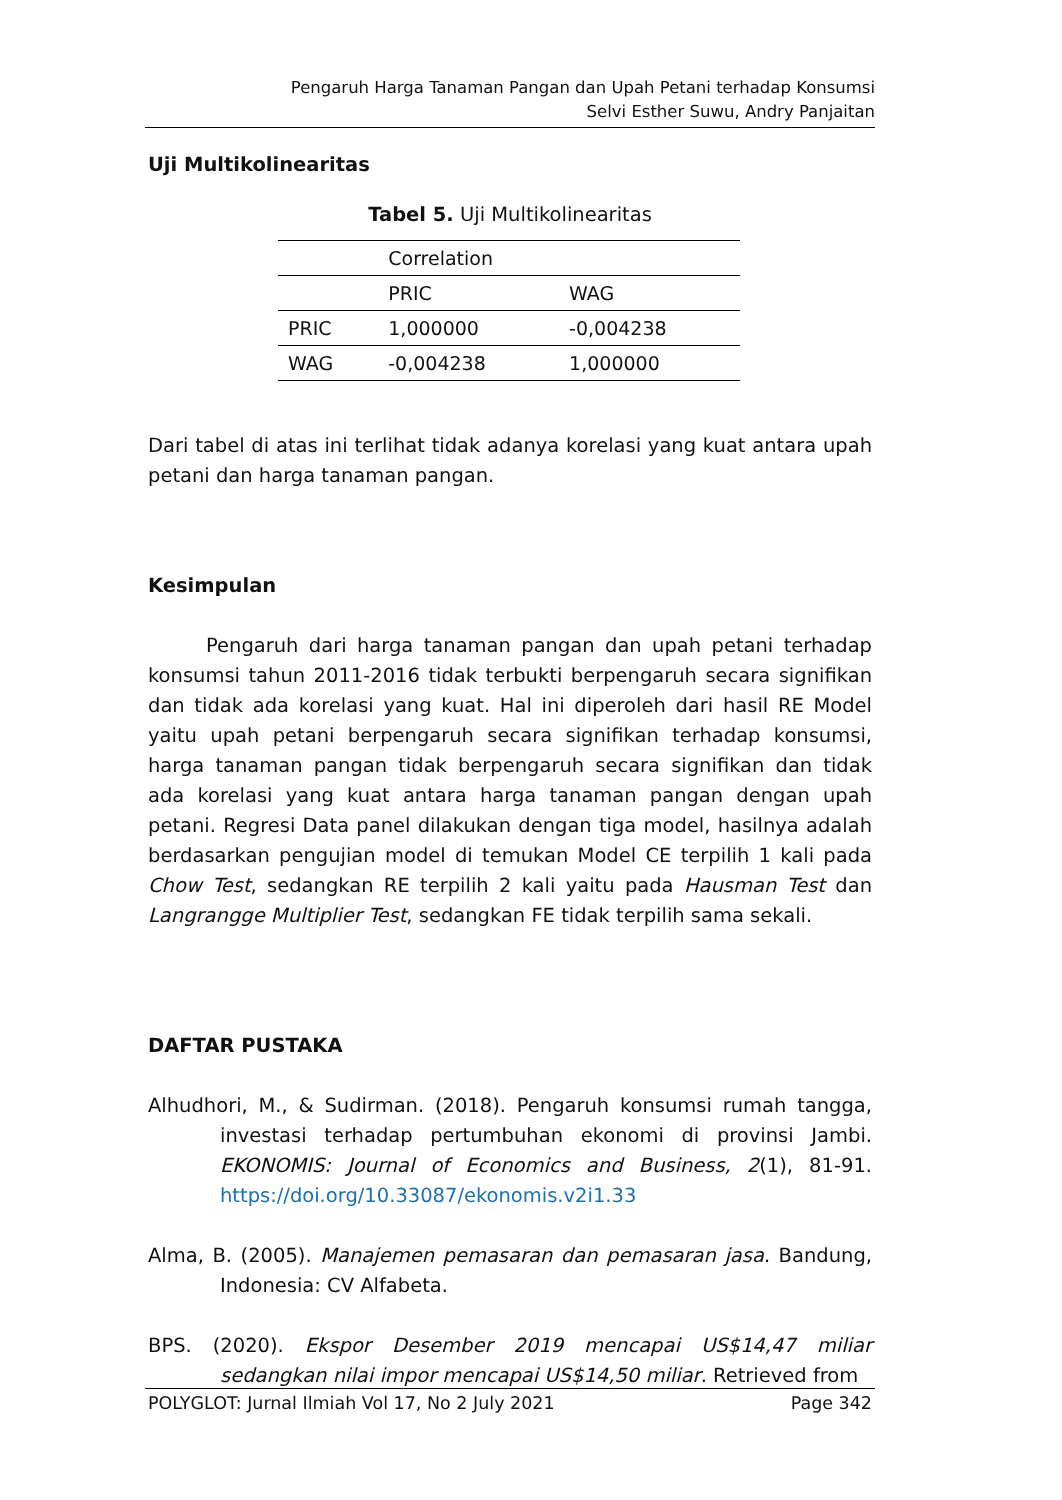Pengaruh Harga Tanaman Pangan dan Upah Petani terhadap Konsumsi
Selvi Esther Suwu, Andry Panjaitan
Uji Multikolinearitas
Tabel 5. Uji Multikolinearitas
| | Correlation | |
| --- | --- | --- |
| | PRIC | WAG |
| PRIC | 1,000000 | -0,004238 |
| WAG | -0,004238 | 1,000000 |
Dari tabel di atas ini terlihat tidak adanya korelasi yang kuat antara upah petani dan harga tanaman pangan.
Kesimpulan
Pengaruh dari harga tanaman pangan dan upah petani terhadap konsumsi tahun 2011-2016 tidak terbukti berpengaruh secara signifikan dan tidak ada korelasi yang kuat. Hal ini diperoleh dari hasil RE Model yaitu upah petani berpengaruh secara signifikan terhadap konsumsi, harga tanaman pangan tidak berpengaruh secara signifikan dan tidak ada korelasi yang kuat antara harga tanaman pangan dengan upah petani. Regresi Data panel dilakukan dengan tiga model, hasilnya adalah berdasarkan pengujian model di temukan Model CE terpilih 1 kali pada Chow Test, sedangkan RE terpilih 2 kali yaitu pada Hausman Test dan Langrangge Multiplier Test, sedangkan FE tidak terpilih sama sekali.
DAFTAR PUSTAKA
Alhudhori, M., & Sudirman. (2018). Pengaruh konsumsi rumah tangga, investasi terhadap pertumbuhan ekonomi di provinsi Jambi. EKONOMIS: Journal of Economics and Business, 2(1), 81-91. https://doi.org/10.33087/ekonomis.v2i1.33
Alma, B. (2005). Manajemen pemasaran dan pemasaran jasa. Bandung, Indonesia: CV Alfabeta.
BPS. (2020). Ekspor Desember 2019 mencapai US$14,47 miliar sedangkan nilai impor mencapai US$14,50 miliar. Retrieved from
POLYGLOT: Jurnal Ilmiah Vol 17, No 2 July 2021 Page 342